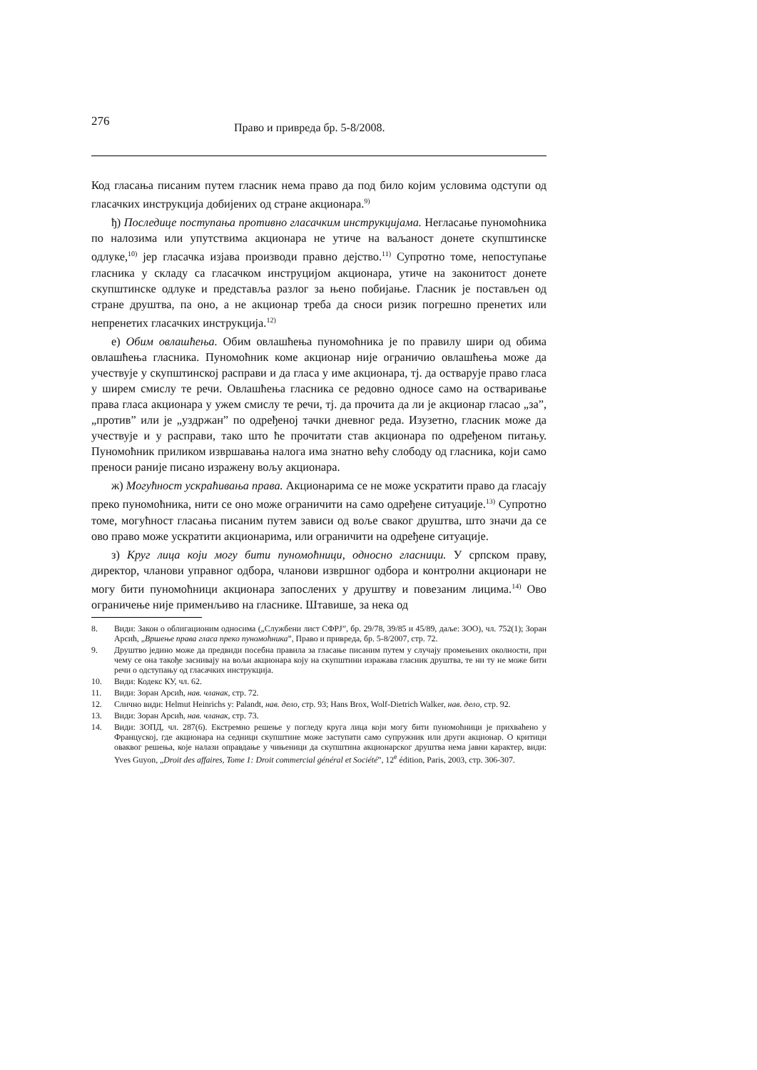276
Право и привреда бр. 5-8/2008.
Код гласања писаним путем гласник нема право да под било којим условима одступи од гласачких инструкција добијених од стране акционара.<sup>9)</sup>
ђ) Последице поступања противно гласачким инструкцијама. Негласање пуномоћника по налозима или упутствима акционара не утиче на ваљаност донете скупштинске одлуке,<sup>10)</sup> јер гласачка изјава производи правно дејство.<sup>11)</sup> Супротно томе, непоступање гласника у складу са гласачком инструцијом акционара, утиче на законитост донете скупштинске одлуке и представља разлог за њено побијање. Гласник је постављен од стране друштва, па оно, а не акционар треба да сноси ризик погрешно пренетих или непренетих гласачких инструкција.<sup>12)</sup>
е) Обим овлашћења. Обим овлашћења пуномоћника је по правилу шири од обима овлашћења гласника. Пуномоћник коме акционар није ограничио овлашћења може да учествује у скупштинској расправи и да гласа у име акционара, тј. да остварује право гласа у ширем смислу те речи. Овлашћења гласника се редовно односе само на остваривање права гласа акционара у ужем смислу те речи, тј. да прочита да ли је акционар гласао „за”, „против” или је „уздржан” по одређеној тачки дневног реда. Изузетно, гласник може да учествује и у расправи, тако што ће прочитати став акционара по одређеном питању. Пуномоћник приликом извршавања налога има знатно већу слободу од гласника, који само преноси раније писано изражену вољу акционара.
ж) Могућност ускраћивања права. Акционарима се не може ускратити право да гласају преко пуномоћника, нити се оно може ограничити на само одређене ситуације.<sup>13)</sup> Супротно томе, могућност гласања писаним путем зависи од воље сваког друштва, што значи да се ово право може ускратити акционарима, или ограничити на одређене ситуације.
з) Круг лица који могу бити пуномоћници, односно гласници. У српском праву, директор, чланови управног одбора, чланови извршног одбора и контролни акционари не могу бити пуномоћници акционара запослених у друштву и повезаним лицима.<sup>14)</sup> Ово ограничење није применљиво на гласнике. Штавише, за нека од
8. Види: Закон о облигационим односима („Службени лист СФРЈ”, бр. 29/78, 39/85 и 45/89, даље: ЗОО), чл. 752(1); Зоран Арсић, „Вршење права гласа преко пуномоћника”, Право и привреда, бр. 5-8/2007, стр. 72.
9. Друштво једино може да предвиди посебна правила за гласање писаним путем у случају промењених околности, при чему се она такође заснивају на вољи акционара коју на скупштини изражава гласник друштва, те ни ту не може бити речи о одступању од гласачких инструкција.
10. Види: Кодекс КУ, чл. 62.
11. Види: Зоран Арсић, нав. чланак, стр. 72.
12. Слично види: Helmut Heinrichs у: Palandt, нав. дело, стр. 93; Hans Brox, Wolf-Dietrich Walker, нав. дело, стр. 92.
13. Види: Зоран Арсић, нав. чланак, стр. 73.
14. Види: ЗОПД, чл. 287(6). Екстремно решење у погледу круга лица који могу бити пуномоћници је прихваћено у Француској, где акционара на седници скупштине може заступати само супружник или други акционар. О критици оваквог решења, које налази оправдање у чињеници да скупштина акционарског друштва нема јавни карактер, види: Yves Guyon, „Droit des affaires, Tome 1: Droit commercial général et Société”, 12<sup>e</sup> édition, Paris, 2003, стр. 306-307.